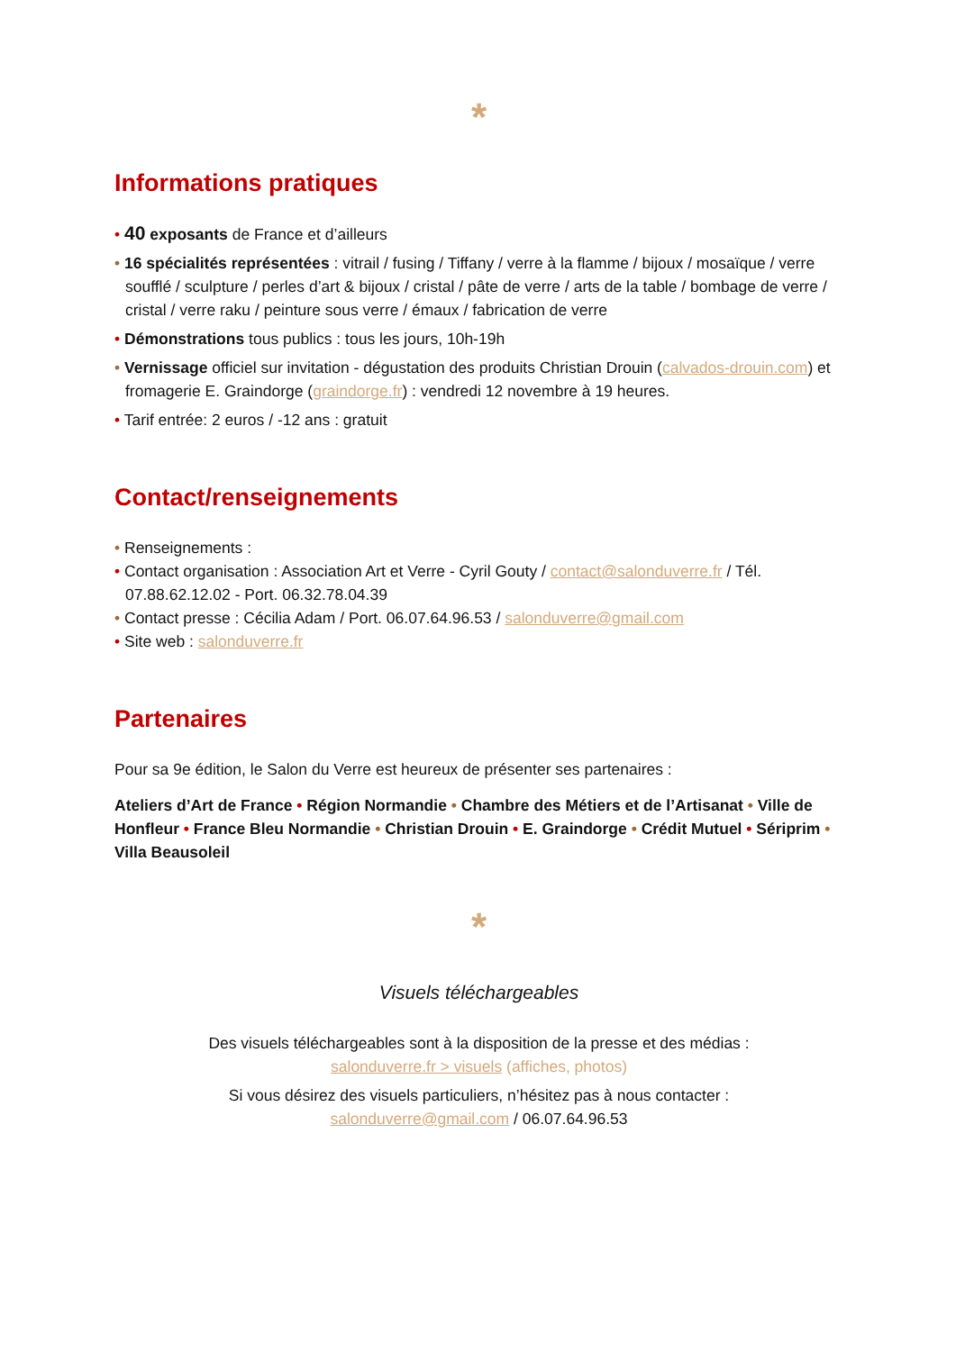*
Informations pratiques
• 40 exposants de France et d’ailleurs
• 16 spécialités représentées : vitrail / fusing / Tiffany / verre à la flamme / bijoux / mosaïque / verre soufflé / sculpture / perles d’art & bijoux / cristal / pâte de verre / arts de la table / bombage de verre / cristal / verre raku / peinture sous verre / émaux / fabrication de verre
• Démonstrations tous publics : tous les jours, 10h-19h
• Vernissage officiel sur invitation - dégustation des produits Christian Drouin (calvados-drouin.com) et fromagerie E. Graindorge (graindorge.fr) : vendredi 12 novembre à 19 heures.
• Tarif entrée: 2 euros / -12 ans : gratuit
Contact/renseignements
• Renseignements :
• Contact organisation : Association Art et Verre - Cyril Gouty / contact@salonduverre.fr / Tél. 07.88.62.12.02 - Port. 06.32.78.04.39
• Contact presse : Cécilia Adam / Port. 06.07.64.96.53 / salonduverre@gmail.com
• Site web : salonduverre.fr
Partenaires
Pour sa 9e édition, le Salon du Verre est heureux de présenter ses partenaires :
Ateliers d’Art de France • Région Normandie • Chambre des Métiers et de l’Artisanat • Ville de Honfleur • France Bleu Normandie • Christian Drouin • E. Graindorge • Crédit Mutuel • Sériprim • Villa Beausoleil
*
Visuels téléchargeables
Des visuels téléchargeables sont à la disposition de la presse et des médias :
salonduverre.fr > visuels (affiches, photos)
Si vous désirez des visuels particuliers, n’hésitez pas à nous contacter :
salonduverre@gmail.com / 06.07.64.96.53